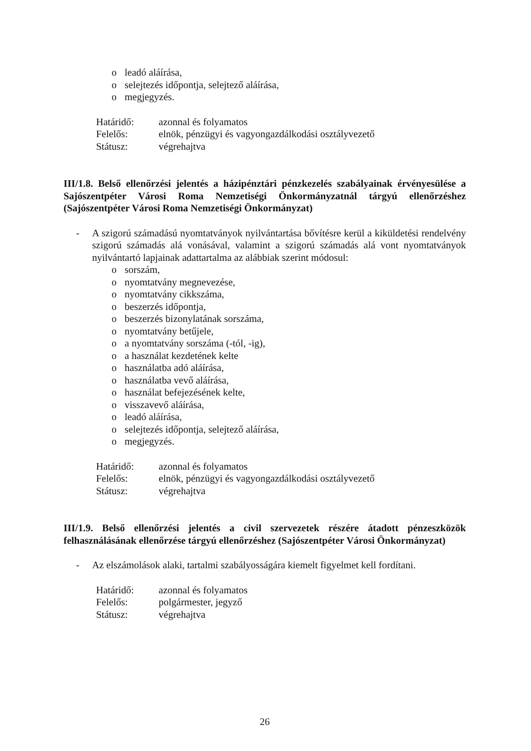o leadó aláírása,
o selejtezés időpontja, selejtező aláírása,
o megjegyzés.
Határidő: azonnal és folyamatos
Felelős: elnök, pénzügyi és vagyongazdálkodási osztályvezető
Státusz: végrehajtva
III/1.8. Belső ellenőrzési jelentés a házipénztári pénzkezelés szabályainak érvényesülése a Sajószentpéter Városi Roma Nemzetiségi Önkormányzatnál tárgyú ellenőrzéshez (Sajószentpéter Városi Roma Nemzetiségi Önkormányzat)
- A szigorú számadású nyomtatványok nyilvántartása bővítésre kerül a kiküldetési rendelvény szigorú számadás alá vonásával, valamint a szigorú számadás alá vont nyomtatványok nyilvántartó lapjainak adattartalma az alábbiak szerint módosul:
o sorszám,
o nyomtatvány megnevezése,
o nyomtatvány cikkszáma,
o beszerzés időpontja,
o beszerzés bizonylatának sorszáma,
o nyomtatvány betűjele,
o a nyomtatvány sorszáma (-tól, -ig),
o a használat kezdetének kelte
o használatba adó aláírása,
o használatba vevő aláírása,
o használat befejezésének kelte,
o visszavevő aláírása,
o leadó aláírása,
o selejtezés időpontja, selejtező aláírása,
o megjegyzés.
Határidő: azonnal és folyamatos
Felelős: elnök, pénzügyi és vagyongazdálkodási osztályvezető
Státusz: végrehajtva
III/1.9. Belső ellenőrzési jelentés a civil szervezetek részére átadott pénzeszközök felhasználásának ellenőrzése tárgyú ellenőrzéshez (Sajószentpéter Városi Önkormányzat)
- Az elszámolások alaki, tartalmi szabályosságára kiemelt figyelmet kell fordítani.
Határidő: azonnal és folyamatos
Felelős: polgármester, jegyző
Státusz: végrehajtva
26